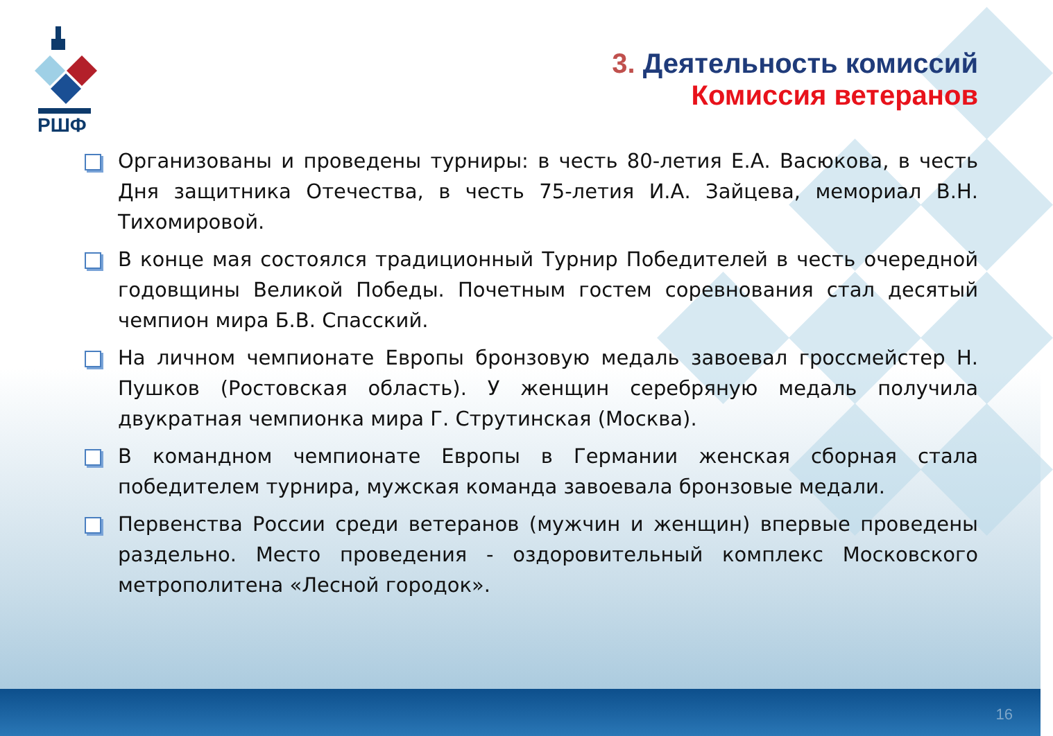РШФ
3. Деятельность комиссий
Комиссия ветеранов
Организованы и проведены турниры: в честь 80-летия Е.А. Васюкова, в честь Дня защитника Отечества, в честь 75-летия И.А. Зайцева, мемориал В.Н. Тихомировой.
В конце мая состоялся традиционный Турнир Победителей в честь очередной годовщины Великой Победы. Почетным гостем соревнования стал десятый чемпион мира Б.В. Спасский.
На личном чемпионате Европы бронзовую медаль завоевал гроссмейстер Н. Пушков (Ростовская область). У женщин серебряную медаль получила двукратная чемпионка мира Г. Струтинская (Москва).
В командном чемпионате Европы в Германии женская сборная стала победителем турнира, мужская команда завоевала бронзовые медали.
Первенства России среди ветеранов (мужчин и женщин) впервые проведены раздельно. Место проведения - оздоровительный комплекс Московского метрополитена «Лесной городок».
16